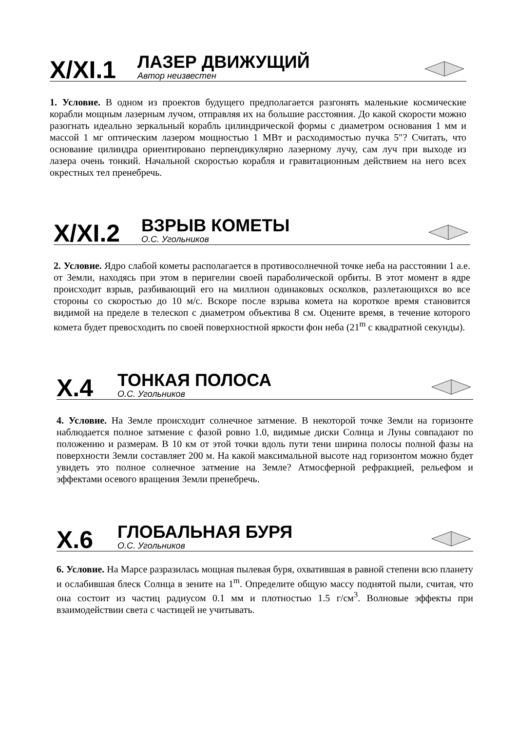X/XI.1
ЛАЗЕР ДВИЖУЩИЙ
Автор неизвестен
1. Условие. В одном из проектов будущего предполагается разгонять маленькие космические корабли мощным лазерным лучом, отправляя их на большие расстояния. До какой скорости можно разогнать идеально зеркальный корабль цилиндрической формы с диаметром основания 1 мм и массой 1 мг оптическим лазером мощностью 1 МВт и расходимостью пучка 5″? Считать, что основание цилиндра ориентировано перпендикулярно лазерному лучу, сам луч при выходе из лазера очень тонкий. Начальной скоростью корабля и гравитационным действием на него всех окрестных тел пренебречь.
X/XI.2
ВЗРЫВ КОМЕТЫ
О.С. Угольников
2. Условие. Ядро слабой кометы располагается в противосолнечной точке неба на расстоянии 1 а.е. от Земли, находясь при этом в перигелии своей параболической орбиты. В этот момент в ядре происходит взрыв, разбивающий его на миллион одинаковых осколков, разлетающихся во все стороны со скоростью до 10 м/с. Вскоре после взрыва комета на короткое время становится видимой на пределе в телескоп с диаметром объектива 8 см. Оцените время, в течение которого комета будет превосходить по своей поверхностной яркости фон неба (21<sup>m</sup> с квадратной секунды).
X.4
ТОНКАЯ ПОЛОСА
О.С. Угольников
4. Условие. На Земле происходит солнечное затмение. В некоторой точке Земли на горизонте наблюдается полное затмение с фазой ровно 1.0, видимые диски Солнца и Луны совпадают по положению и размерам. В 10 км от этой точки вдоль пути тени ширина полосы полной фазы на поверхности Земли составляет 200 м. На какой максимальной высоте над горизонтом можно будет увидеть это полное солнечное затмение на Земле? Атмосферной рефракцией, рельефом и эффектами осевого вращения Земли пренебречь.
X.6
ГЛОБАЛЬНАЯ БУРЯ
О.С. Угольников
6. Условие. На Марсе разразилась мощная пылевая буря, охватившая в равной степени всю планету и ослабившая блеск Солнца в зените на 1<sup>m</sup>. Определите общую массу поднятой пыли, считая, что она состоит из частиц радиусом 0.1 мм и плотностью 1.5 г/см<sup>3</sup>. Волновые эффекты при взаимодействии света с частицей не учитывать.